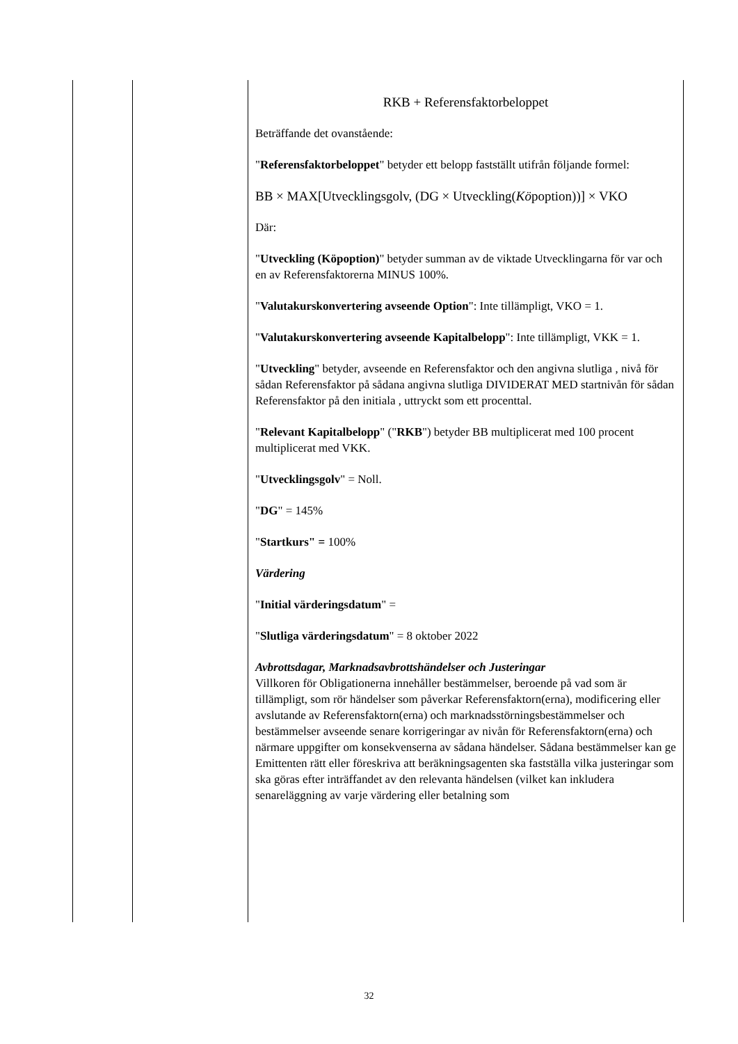| | | RKB + Referensfaktorbeloppet Beträffande det ovanstående: " Referensfaktorbeloppet " betyder ett belopp fastställt utifrån följande formel: BB × MAX[Utvecklingsgolv, (DG × Utveckling( Kö poption))] × VKO Där: " Utveckling (Köpoption) " betyder summan av de viktade Utvecklingarna för var och en av Referensfaktorerna MINUS 100%. " Valutakurskonvertering avseende Option ": Inte tillämpligt, VKO = 1. " Valutakurskonvertering avseende Kapitalbelopp ": Inte tillämpligt, VKK = 1. " Utveckling " betyder, avseende en Referensfaktor och den angivna slutliga , nivå för sådan Referensfaktor på sådana angivna slutliga DIVIDERAT MED startnivån för sådan Referensfaktor på den initiala , uttryckt som ett procenttal. " Relevant Kapitalbelopp " (" RKB ") betyder BB multiplicerat med 100 procent multiplicerat med VKK. " Utvecklingsgolv " = Noll. " DG " = 145% " Startkurs" = 100% Värdering " Initial värderingsdatum " = " Slutliga värderingsdatum " = 8 oktober 2022 Avbrottsdagar, Marknadsavbrottshändelser och Justeringar Villkoren för Obligationerna innehåller bestämmelser, beroende på vad som är tillämpligt, som rör händelser som påverkar Referensfaktorn(erna), modificering eller avslutande av Referensfaktorn(erna) och marknadsstörningsbestämmelser och bestämmelser avseende senare korrigeringar av nivån för Referensfaktorn(erna) och närmare uppgifter om konsekvenserna av sådana händelser. Sådana bestämmelser kan ge Emittenten rätt eller föreskriva att beräkningsagenten ska fastställa vilka justeringar som ska göras efter inträffandet av den relevanta händelsen (vilket kan inkludera senareläggning av varje värdering eller betalning som |
32